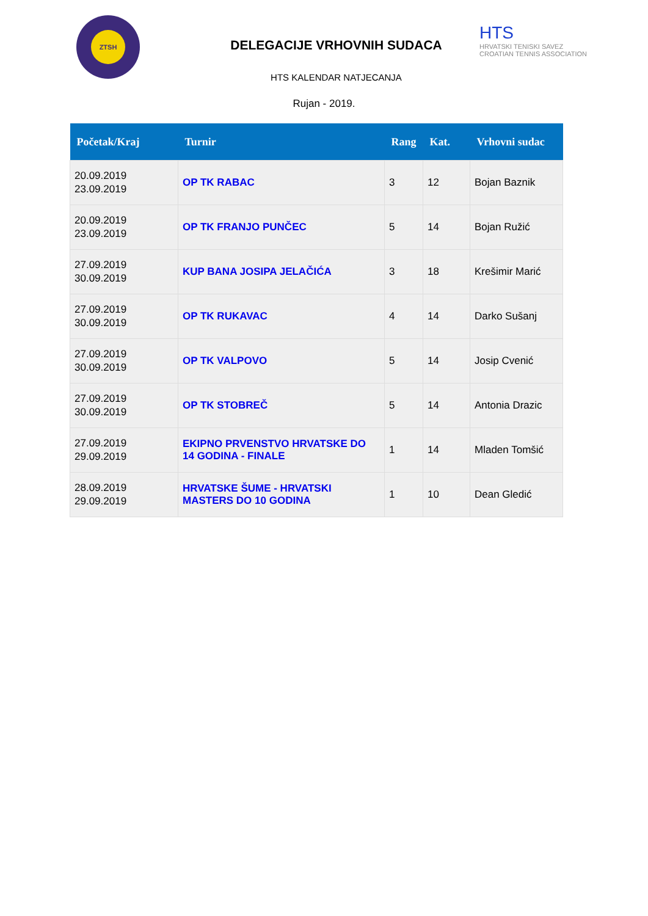ZTSH
DELEGACIJE VRHOVNIH SUDACA
HTS KALENDAR NATJECANJA
HTS
HRVATSKI TENISKI SAVEZ
CROATIAN TENNIS ASSOCIATION
Rujan - 2019.
| Početak/Kraj | Turnir | Rang | Kat. | Vrhovni sudac |
| --- | --- | --- | --- | --- |
| 20.09.2019 23.09.2019 | OP TK RABAC | 3 | 12 | Bojan Baznik |
| 20.09.2019 23.09.2019 | OP TK FRANJO PUNČEC | 5 | 14 | Bojan Ružić |
| 27.09.2019 30.09.2019 | KUP BANA JOSIPA JELAČIĆA | 3 | 18 | Krešimir Marić |
| 27.09.2019 30.09.2019 | OP TK RUKAVAC | 4 | 14 | Darko Sušanj |
| 27.09.2019 30.09.2019 | OP TK VALPOVO | 5 | 14 | Josip Cvenić |
| 27.09.2019 30.09.2019 | OP TK STOBREČ | 5 | 14 | Antonia Drazic |
| 27.09.2019 29.09.2019 | EKIPNO PRVENSTVO HRVATSKE DO 14 GODINA - FINALE | 1 | 14 | Mladen Tomšić |
| 28.09.2019 29.09.2019 | HRVATSKE ŠUME - HRVATSKI MASTERS DO 10 GODINA | 1 | 10 | Dean Gledić |